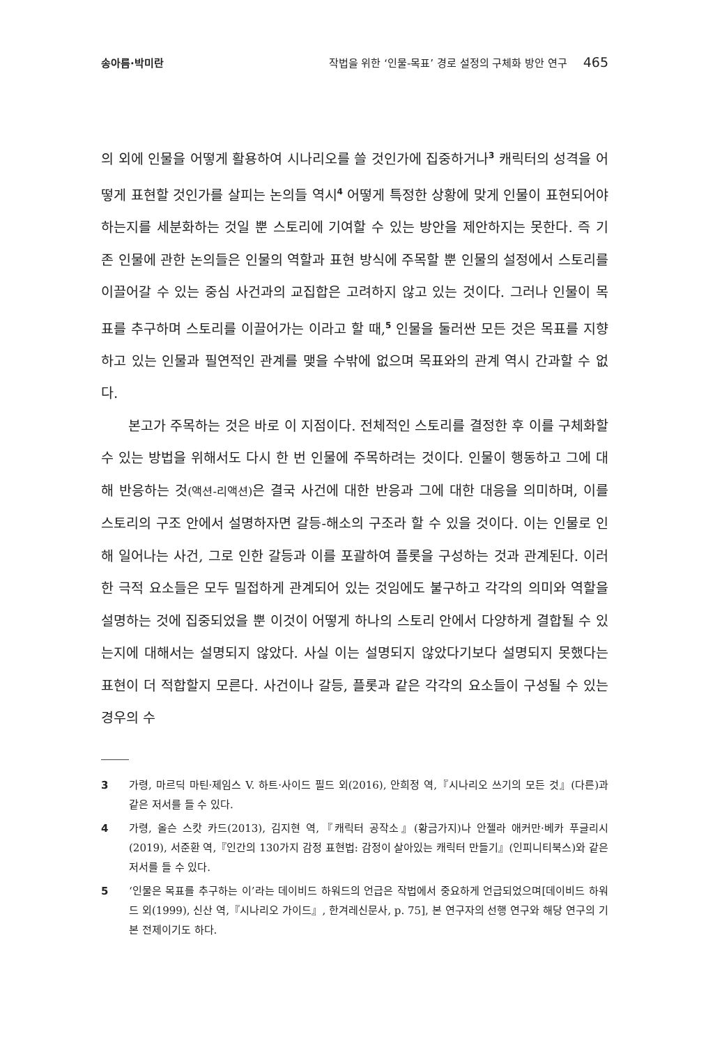송아름·박미란 작법을 위한 ‘인물-목표’ 경로 설정의 구체화 방안 연구 465
의 외에 인물을 어떻게 활용하여 시나리오를 쓸 것인가에 집중하거나<sup>3</sup> 캐릭터의 성격을 어떻게 표현할 것인가를 살피는 논의들 역시<sup>4</sup> 어떻게 특정한 상황에 맞게 인물이 표현되어야 하는지를 세분화하는 것일 뿐 스토리에 기여할 수 있는 방안을 제안하지는 못한다. 즉 기존 인물에 관한 논의들은 인물의 역할과 표현 방식에 주목할 뿐 인물의 설정에서 스토리를 이끌어갈 수 있는 중심 사건과의 교집합은 고려하지 않고 있는 것이다. 그러나 인물이 목표를 추구하며 스토리를 이끌어가는 이라고 할 때,<sup>5</sup> 인물을 둘러싼 모든 것은 목표를 지향하고 있는 인물과 필연적인 관계를 맺을 수밖에 없으며 목표와의 관계 역시 간과할 수 없다.
본고가 주목하는 것은 바로 이 지점이다. 전체적인 스토리를 결정한 후 이를 구체화할 수 있는 방법을 위해서도 다시 한 번 인물에 주목하려는 것이다. 인물이 행동하고 그에 대해 반응하는 것(액션-리액션) 은 결국 사건에 대한 반응과 그에 대한 대응을 의미하며, 이를 스토리의 구조 안에서 설명하자면 갈등-해소의 구조라 할 수 있을 것이다. 이는 인물로 인해 일어나는 사건, 그로 인한 갈등과 이를 포괄하여 플롯을 구성하는 것과 관계된다. 이러한 극적 요소들은 모두 밀접하게 관계되어 있는 것임에도 불구하고 각각의 의미와 역할을 설명하는 것에 집중되었을 뿐 이것이 어떻게 하나의 스토리 안에서 다양하게 결합될 수 있는지에 대해서는 설명되지 않았다. 사실 이는 설명되지 않았다기보다 설명되지 못했다는 표현이 더 적합할지 모른다. 사건이나 갈등, 플롯과 같은 각각의 요소들이 구성될 수 있는 경우의 수
3 가령, 마르딕 마틴·제임스 V. 하트·사이드 필드 외(2016), 안희정 역,『시나리오 쓰기의 모든 것』(다른)과 같은 저서를 들 수 있다.
4 가령, 올슨 스캇 카드(2013), 김지현 역,『캐릭터 공작소』(황금가지)나 안젤라 애커만·베카 푸글리시(2019), 서준환 역,『인간의 130가지 감정 표현법: 감정이 살아있는 캐릭터 만들기』(인피니티북스)와 같은 저서를 들 수 있다.
5 ‘인물은 목표를 추구하는 이’라는 데이비드 하워드의 언급은 작법에서 중요하게 언급되었으며[데이비드 하워드 외(1999), 신산 역,『시나리오 가이드』, 한겨레신문사, p. 75], 본 연구자의 선행 연구와 해당 연구의 기본 전제이기도 하다.